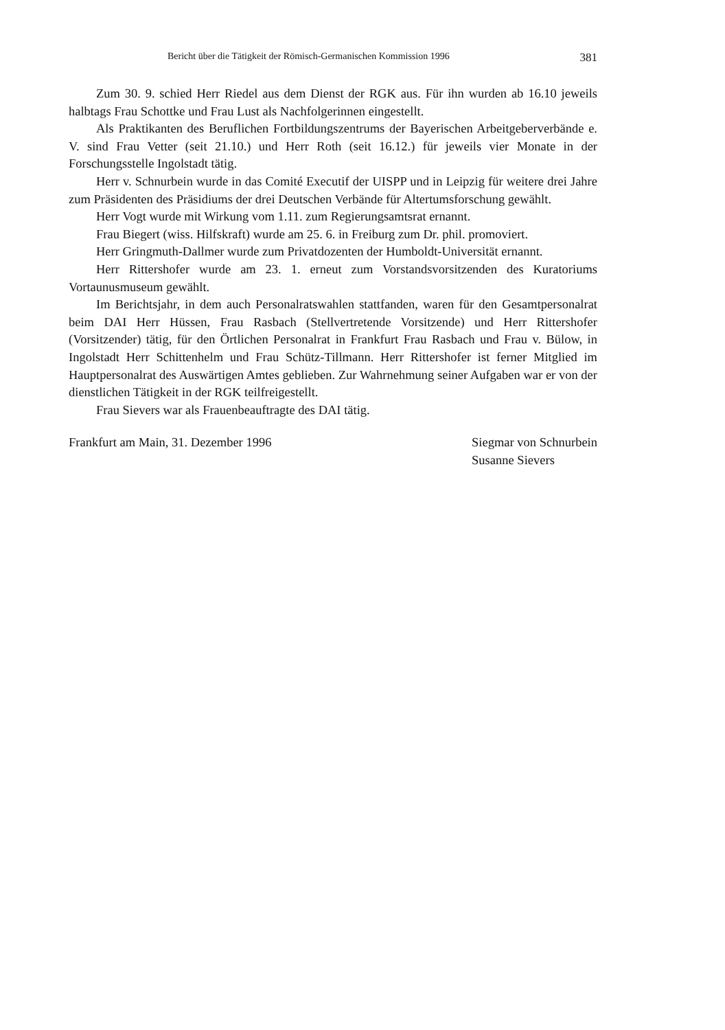Bericht über die Tätigkeit der Römisch-Germanischen Kommission 1996 381
Zum 30. 9. schied Herr Riedel aus dem Dienst der RGK aus. Für ihn wurden ab 16.10 jeweils halbtags Frau Schottke und Frau Lust als Nachfolgerinnen eingestellt.
Als Praktikanten des Beruflichen Fortbildungszentrums der Bayerischen Arbeitgeberverbände e. V. sind Frau Vetter (seit 21.10.) und Herr Roth (seit 16.12.) für jeweils vier Monate in der Forschungsstelle Ingolstadt tätig.
Herr v. Schnurbein wurde in das Comité Executif der UISPP und in Leipzig für weitere drei Jahre zum Präsidenten des Präsidiums der drei Deutschen Verbände für Altertumsforschung gewählt.
Herr Vogt wurde mit Wirkung vom 1.11. zum Regierungsamtsrat ernannt.
Frau Biegert (wiss. Hilfskraft) wurde am 25. 6. in Freiburg zum Dr. phil. promoviert.
Herr Gringmuth-Dallmer wurde zum Privatdozenten der Humboldt-Universität ernannt.
Herr Rittershofer wurde am 23. 1. erneut zum Vorstandsvorsitzenden des Kuratoriums Vortaunusmuseum gewählt.
Im Berichtsjahr, in dem auch Personalratswahlen stattfanden, waren für den Gesamtpersonalrat beim DAI Herr Hüssen, Frau Rasbach (Stellvertretende Vorsitzende) und Herr Rittershofer (Vorsitzender) tätig, für den Örtlichen Personalrat in Frankfurt Frau Rasbach und Frau v. Bülow, in Ingolstadt Herr Schittenhelm und Frau Schütz-Tillmann. Herr Rittershofer ist ferner Mitglied im Hauptpersonalrat des Auswärtigen Amtes geblieben. Zur Wahrnehmung seiner Aufgaben war er von der dienstlichen Tätigkeit in der RGK teilfreigestellt.
Frau Sievers war als Frauenbeauftragte des DAI tätig.
Frankfurt am Main, 31. Dezember 1996
Siegmar von Schnurbein
Susanne Sievers